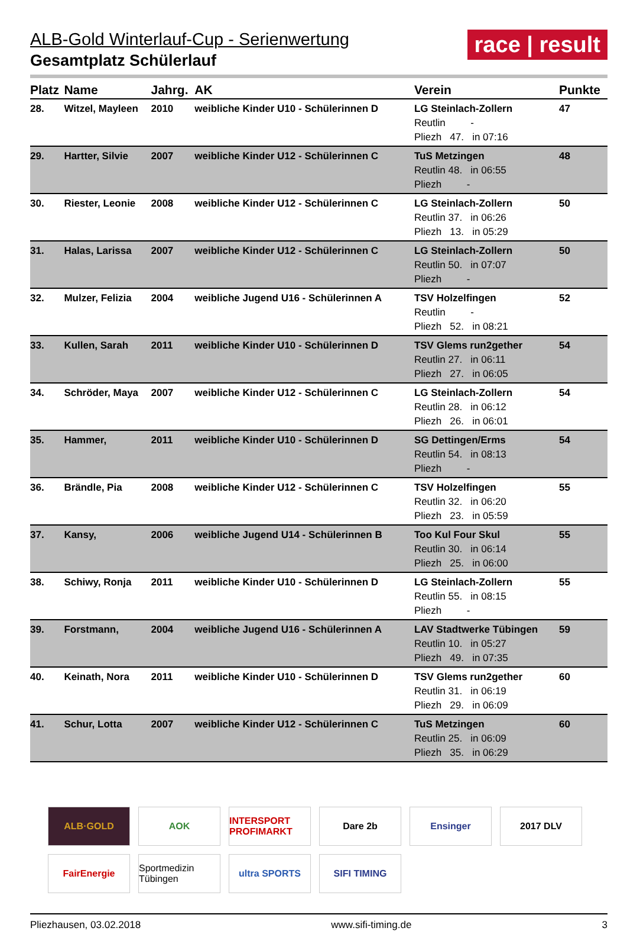race | result
ALB-Gold Winterlauf-Cup - Serienwertung
Gesamtplatz Schülerlauf
| Platz | Name | Jahrg. | AK | Verein | Punkte |
| --- | --- | --- | --- | --- | --- |
| 28. | Witzel, Mayleen | 2010 | weibliche Kinder U10 - Schülerinnen D | LG Steinlach-Zollern Reutlin - Pliezh 47. in 07:16 | 47 |
| 29. | Hartter, Silvie | 2007 | weibliche Kinder U12 - Schülerinnen C | TuS Metzingen Reutlin 48. in 06:55 Pliezh - | 48 |
| 30. | Riester, Leonie | 2008 | weibliche Kinder U12 - Schülerinnen C | LG Steinlach-Zollern Reutlin 37. in 06:26 Pliezh 13. in 05:29 | 50 |
| 31. | Halas, Larissa | 2007 | weibliche Kinder U12 - Schülerinnen C | LG Steinlach-Zollern Reutlin 50. in 07:07 Pliezh - | 50 |
| 32. | Mulzer, Felizia | 2004 | weibliche Jugend U16 - Schülerinnen A | TSV Holzelfingen Reutlin - Pliezh 52. in 08:21 | 52 |
| 33. | Kullen, Sarah | 2011 | weibliche Kinder U10 - Schülerinnen D | TSV Glems run2gether Reutlin 27. in 06:11 Pliezh 27. in 06:05 | 54 |
| 34. | Schröder, Maya | 2007 | weibliche Kinder U12 - Schülerinnen C | LG Steinlach-Zollern Reutlin 28. in 06:12 Pliezh 26. in 06:01 | 54 |
| 35. | Hammer, | 2011 | weibliche Kinder U10 - Schülerinnen D | SG Dettingen/Erms Reutlin 54. in 08:13 Pliezh - | 54 |
| 36. | Brändle, Pia | 2008 | weibliche Kinder U12 - Schülerinnen C | TSV Holzelfingen Reutlin 32. in 06:20 Pliezh 23. in 05:59 | 55 |
| 37. | Kansy, | 2006 | weibliche Jugend U14 - Schülerinnen B | Too Kul Four Skul Reutlin 30. in 06:14 Pliezh 25. in 06:00 | 55 |
| 38. | Schiwy, Ronja | 2011 | weibliche Kinder U10 - Schülerinnen D | LG Steinlach-Zollern Reutlin 55. in 08:15 Pliezh - | 55 |
| 39. | Forstmann, | 2004 | weibliche Jugend U16 - Schülerinnen A | LAV Stadtwerke Tübingen Reutlin 10. in 05:27 Pliezh 49. in 07:35 | 59 |
| 40. | Keinath, Nora | 2011 | weibliche Kinder U10 - Schülerinnen D | TSV Glems run2gether Reutlin 31. in 06:19 Pliezh 29. in 06:09 | 60 |
| 41. | Schur, Lotta | 2007 | weibliche Kinder U12 - Schülerinnen C | TuS Metzingen Reutlin 25. in 06:09 Pliezh 35. in 06:29 | 60 |
ALB·GOLD
AOK
INTERSPORT PROFIMARKT
Dare 2b
Ensinger
2017 DLV
FairEnergie
Sportmedizin Tübingen
ultra SPORTS
SIFI TIMING
Pliezhausen, 03.02.2018 www.sifi-timing.de 3